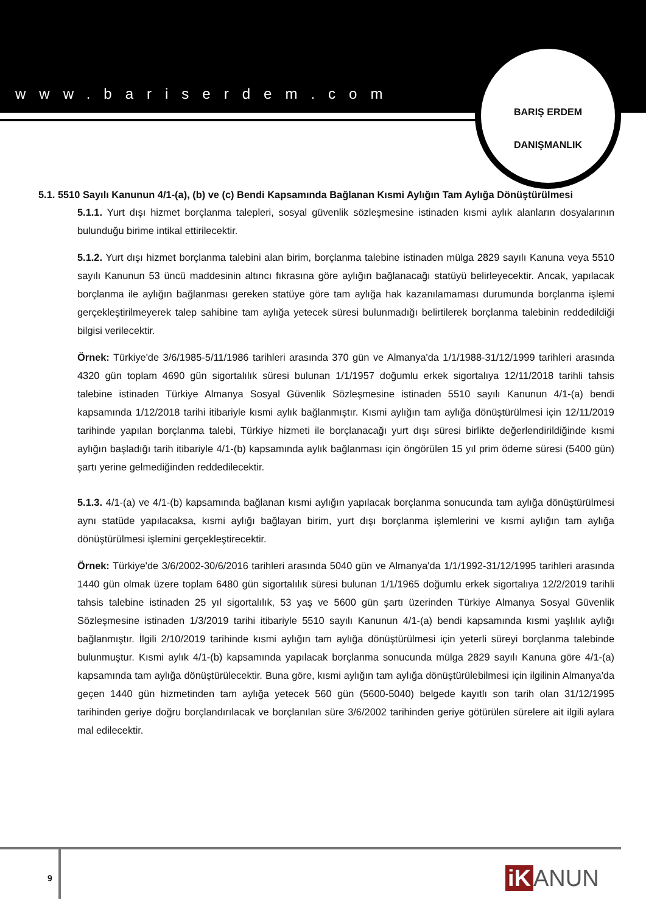www.bariserdem.com
BARIŞ ERDEM
DANIŞMANLIK
5.1. 5510 Sayılı Kanunun 4/1-(a), (b) ve (c) Bendi Kapsamında Bağlanan Kısmi Aylığın Tam Aylığa Dönüştürülmesi
5.1.1. Yurt dışı hizmet borçlanma talepleri, sosyal güvenlik sözleşmesine istinaden kısmi aylık alanların dosyalarının bulunduğu birime intikal ettirilecektir.
5.1.2. Yurt dışı hizmet borçlanma talebini alan birim, borçlanma talebine istinaden mülga 2829 sayılı Kanuna veya 5510 sayılı Kanunun 53 üncü maddesinin altıncı fıkrasına göre aylığın bağlanacağı statüyü belirleyecektir. Ancak, yapılacak borçlanma ile aylığın bağlanması gereken statüye göre tam aylığa hak kazanılamaması durumunda borçlanma işlemi gerçekleştirilmeyerek talep sahibine tam aylığa yetecek süresi bulunmadığı belirtilerek borçlanma talebinin reddedildiği bilgisi verilecektir.
Örnek: Türkiye'de 3/6/1985-5/11/1986 tarihleri arasında 370 gün ve Almanya'da 1/1/1988-31/12/1999 tarihleri arasında 4320 gün toplam 4690 gün sigortalılık süresi bulunan 1/1/1957 doğumlu erkek sigortalıya 12/11/2018 tarihli tahsis talebine istinaden Türkiye Almanya Sosyal Güvenlik Sözleşmesine istinaden 5510 sayılı Kanunun 4/1-(a) bendi kapsamında 1/12/2018 tarihi itibariyle kısmi aylık bağlanmıştır. Kısmi aylığın tam aylığa dönüştürülmesi için 12/11/2019 tarihinde yapılan borçlanma talebi, Türkiye hizmeti ile borçlanacağı yurt dışı süresi birlikte değerlendirildiğinde kısmi aylığın başladığı tarih itibariyle 4/1-(b) kapsamında aylık bağlanması için öngörülen 15 yıl prim ödeme süresi (5400 gün) şartı yerine gelmediğinden reddedilecektir.
5.1.3. 4/1-(a) ve 4/1-(b) kapsamında bağlanan kısmi aylığın yapılacak borçlanma sonucunda tam aylığa dönüştürülmesi aynı statüde yapılacaksa, kısmi aylığı bağlayan birim, yurt dışı borçlanma işlemlerini ve kısmi aylığın tam aylığa dönüştürülmesi işlemini gerçekleştirecektir.
Örnek: Türkiye'de 3/6/2002-30/6/2016 tarihleri arasında 5040 gün ve Almanya'da 1/1/1992-31/12/1995 tarihleri arasında 1440 gün olmak üzere toplam 6480 gün sigortalılık süresi bulunan 1/1/1965 doğumlu erkek sigortalıya 12/2/2019 tarihli tahsis talebine istinaden 25 yıl sigortalılık, 53 yaş ve 5600 gün şartı üzerinden Türkiye Almanya Sosyal Güvenlik Sözleşmesine istinaden 1/3/2019 tarihi itibariyle 5510 sayılı Kanunun 4/1-(a) bendi kapsamında kısmi yaşlılık aylığı bağlanmıştır. İlgili 2/10/2019 tarihinde kısmi aylığın tam aylığa dönüştürülmesi için yeterli süreyi borçlanma talebinde bulunmuştur. Kısmi aylık 4/1-(b) kapsamında yapılacak borçlanma sonucunda mülga 2829 sayılı Kanuna göre 4/1-(a) kapsamında tam aylığa dönüştürülecektir. Buna göre, kısmi aylığın tam aylığa dönüştürülebilmesi için ilgilinin Almanya'da geçen 1440 gün hizmetinden tam aylığa yetecek 560 gün (5600-5040) belgede kayıtlı son tarih olan 31/12/1995 tarihinden geriye doğru borçlandırılacak ve borçlanılan süre 3/6/2002 tarihinden geriye götürülen sürelere ait ilgili aylara mal edilecektir.
9 iK ANUN